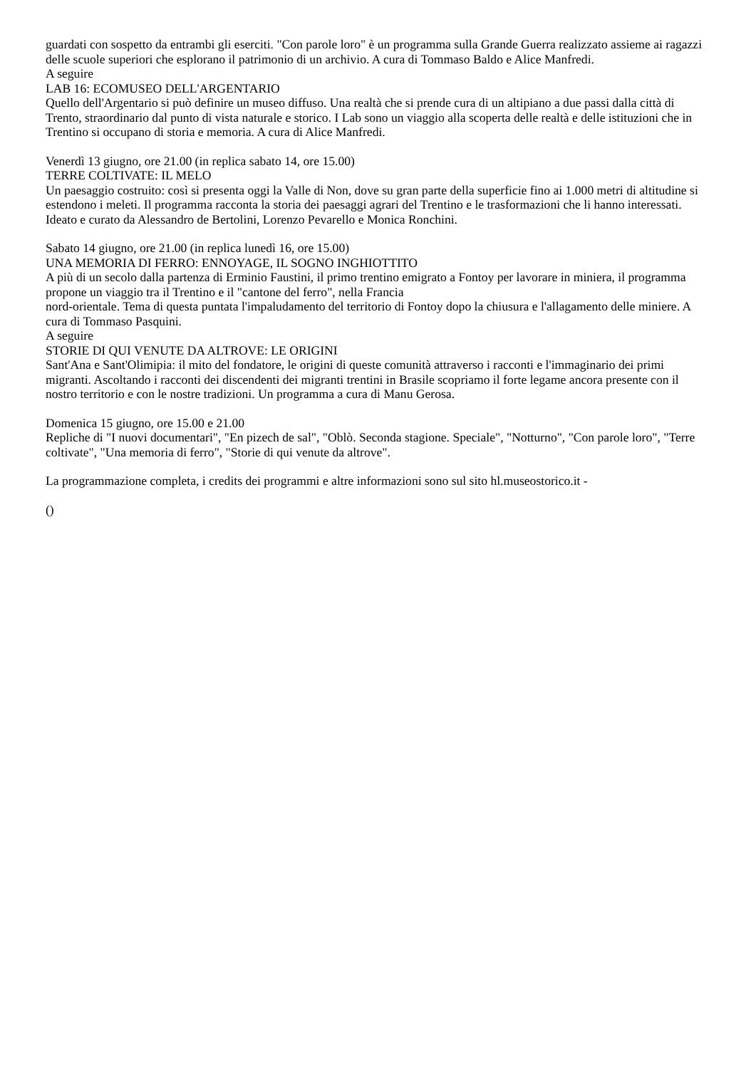guardati con sospetto da entrambi gli eserciti. "Con parole loro" è un programma sulla Grande Guerra realizzato assieme ai ragazzi delle scuole superiori che esplorano il patrimonio di un archivio. A cura di Tommaso Baldo e Alice Manfredi.
A seguire
LAB 16: ECOMUSEO DELL'ARGENTARIO
Quello dell'Argentario si può definire un museo diffuso. Una realtà che si prende cura di un altipiano a due passi dalla città di Trento, straordinario dal punto di vista naturale e storico. I Lab sono un viaggio alla scoperta delle realtà e delle istituzioni che in Trentino si occupano di storia e memoria. A cura di Alice Manfredi.
Venerdì 13 giugno, ore 21.00 (in replica sabato 14, ore 15.00)
TERRE COLTIVATE: IL MELO
Un paesaggio costruito: così si presenta oggi la Valle di Non, dove su gran parte della superficie fino ai 1.000 metri di altitudine si estendono i meleti. Il programma racconta la storia dei paesaggi agrari del Trentino e le trasformazioni che li hanno interessati. Ideato e curato da Alessandro de Bertolini, Lorenzo Pevarello e Monica Ronchini.
Sabato 14 giugno, ore 21.00 (in replica lunedì 16, ore 15.00)
UNA MEMORIA DI FERRO: ENNOYAGE, IL SOGNO INGHIOTTITO
A più di un secolo dalla partenza di Erminio Faustini, il primo trentino emigrato a Fontoy per lavorare in miniera, il programma propone un viaggio tra il Trentino e il "cantone del ferro", nella Francia
nord-orientale. Tema di questa puntata l'impaludamento del territorio di Fontoy dopo la chiusura e l'allagamento delle miniere. A cura di Tommaso Pasquini.
A seguire
STORIE DI QUI VENUTE DA ALTROVE: LE ORIGINI
Sant'Ana e Sant'Olimipia: il mito del fondatore, le origini di queste comunità attraverso i racconti e l'immaginario dei primi migranti. Ascoltando i racconti dei discendenti dei migranti trentini in Brasile scopriamo il forte legame ancora presente con il nostro territorio e con le nostre tradizioni. Un programma a cura di Manu Gerosa.
Domenica 15 giugno, ore 15.00 e 21.00
Repliche di "I nuovi documentari", "En pizech de sal", "Oblò. Seconda stagione. Speciale", "Notturno", "Con parole loro", "Terre coltivate", "Una memoria di ferro", "Storie di qui venute da altrove".
La programmazione completa, i credits dei programmi e altre informazioni sono sul sito hl.museostorico.it -
()